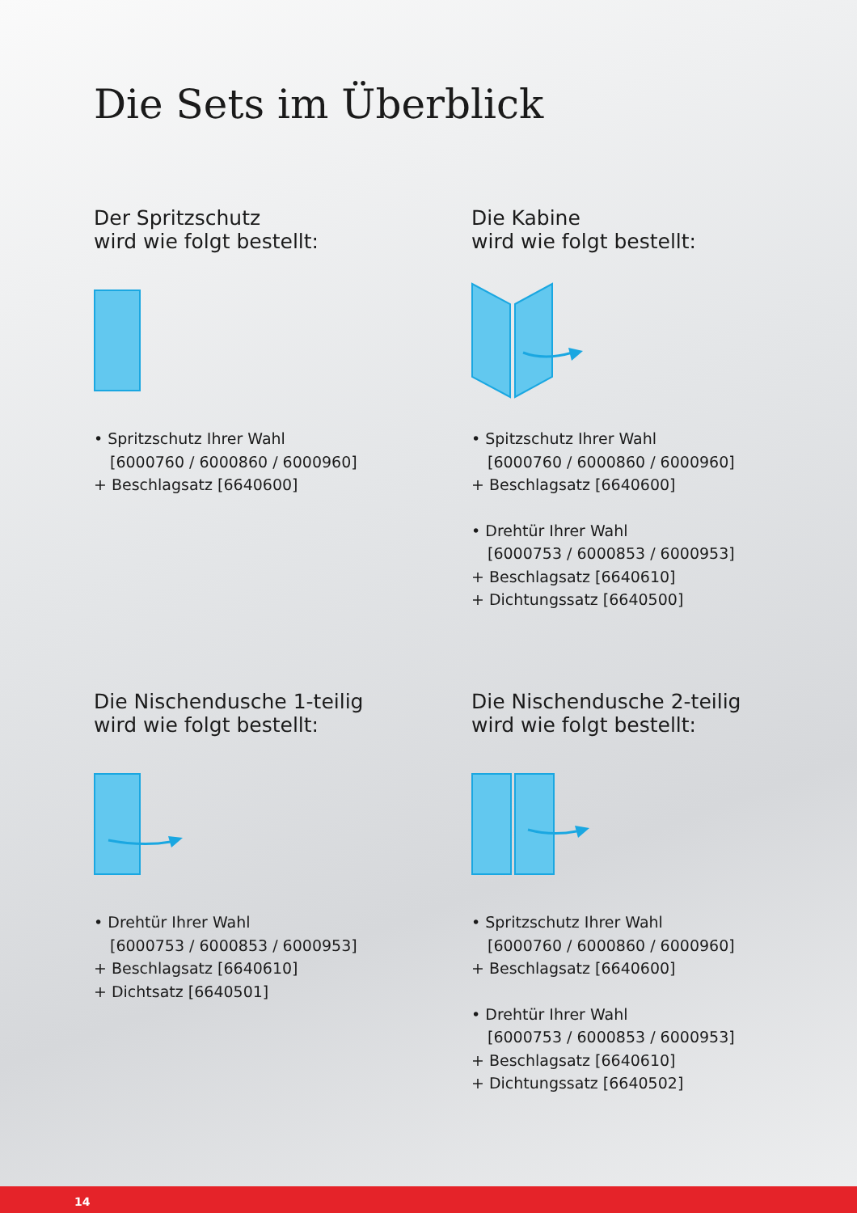Die Sets im Überblick
Der Spritzschutz
wird wie folgt bestellt:
• Spritzschutz Ihrer Wahl
[6000760 / 6000860 / 6000960]
+ Beschlagsatz [6640600]
Die Kabine
wird wie folgt bestellt:
• Spitzschutz Ihrer Wahl
[6000760 / 6000860 / 6000960]
+ Beschlagsatz [6640600]
• Drehtür Ihrer Wahl
[6000753 / 6000853 / 6000953]
+ Beschlagsatz [6640610]
+ Dichtungssatz [6640500]
Die Nischendusche 1-teilig
wird wie folgt bestellt:
• Drehtür Ihrer Wahl
[6000753 / 6000853 / 6000953]
+ Beschlagsatz [6640610]
+ Dichtsatz [6640501]
Die Nischendusche 2-teilig
wird wie folgt bestellt:
• Spritzschutz Ihrer Wahl
[6000760 / 6000860 / 6000960]
+ Beschlagsatz [6640600]
• Drehtür Ihrer Wahl
[6000753 / 6000853 / 6000953]
+ Beschlagsatz [6640610]
+ Dichtungssatz [6640502]
14